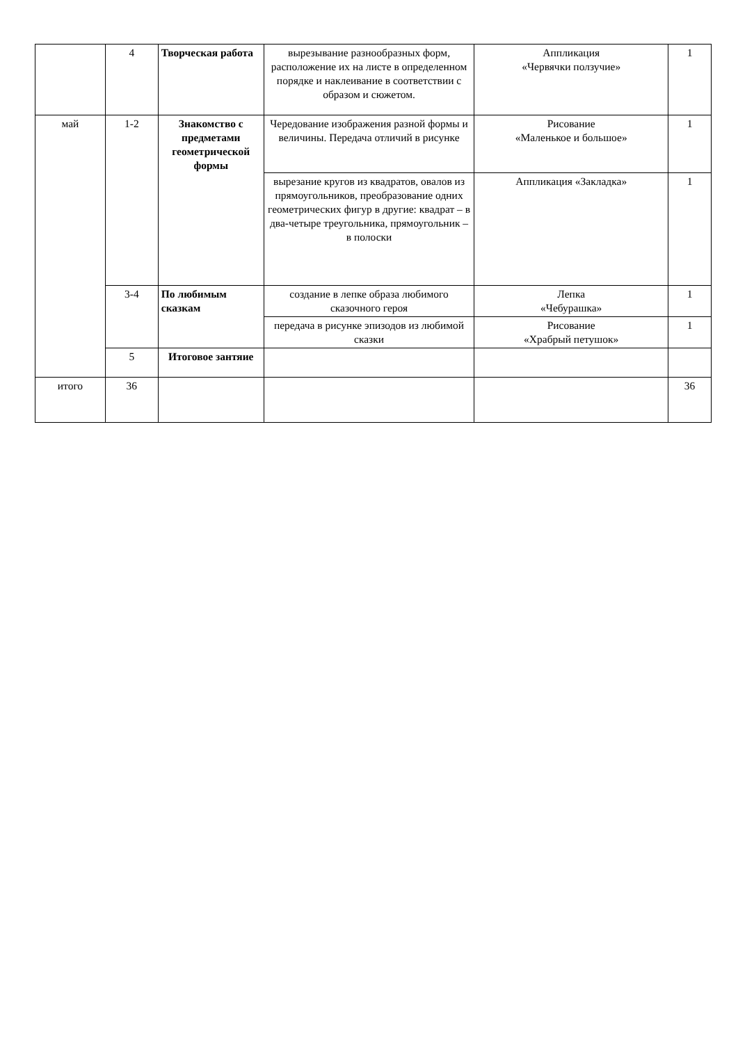| | 4 | Творческая работа | вырезывание разнообразных форм, расположение их на листе в определенном порядке и наклеивание в соответствии с образом и сюжетом. | Аппликация «Червячки ползучие» | 1 |
| май | 1-2 | Знакомство с предметами геометрической формы | Чередование изображения разной формы и величины. Передача отличий в рисунке | Рисование «Маленькое и большое» | 1 |
| | | | вырезание кругов из квадратов, овалов из прямоугольников, преобразование одних геометрических фигур в другие: квадрат – в два-четыре треугольника, прямоугольник – в полоски | Аппликация «Закладка» | 1 |
| | 3-4 | По любимым сказкам | создание в лепке образа любимого сказочного героя | Лепка «Чебурашка» | 1 |
| | | | передача в рисунке эпизодов из любимой сказки | Рисование «Храбрый петушок» | 1 |
| | 5 | Итоговое зантяие | | | |
| итого | 36 | | | | 36 |